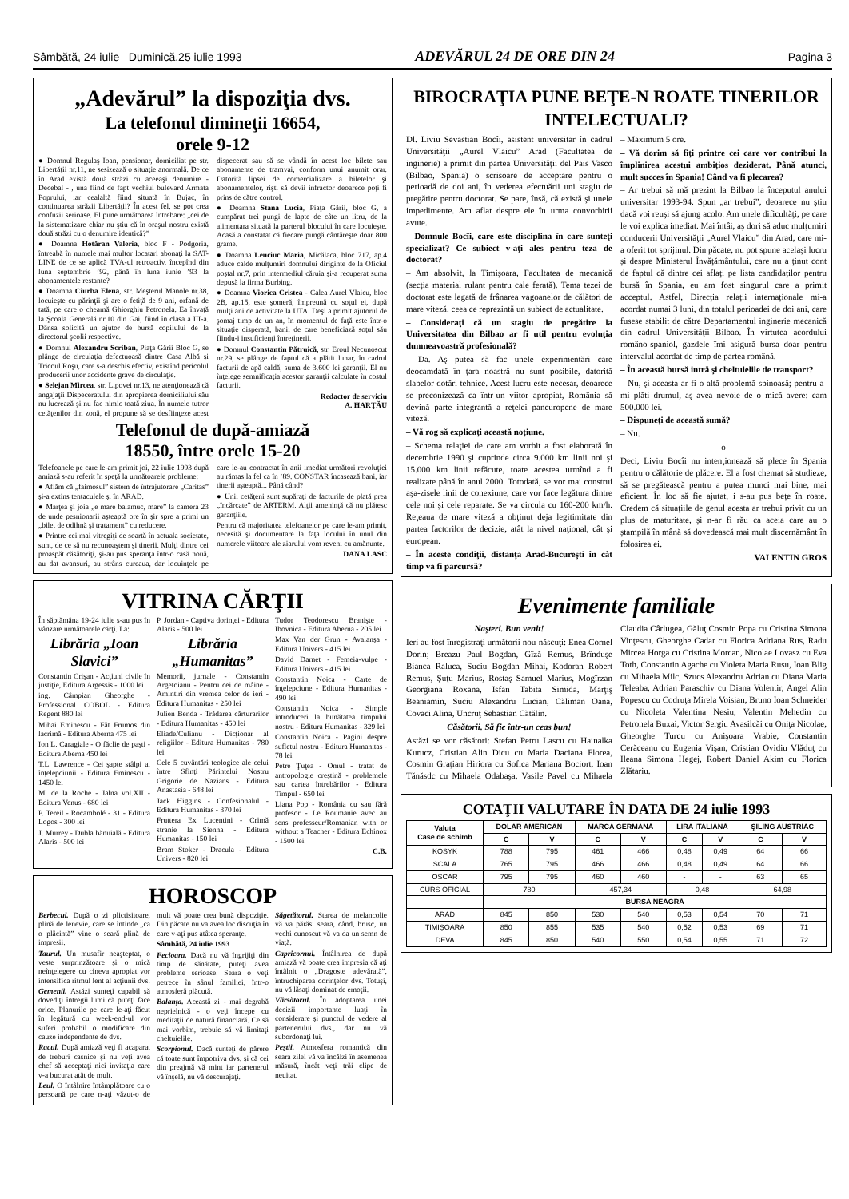Sâmbătă, 24 iulie –Duminică,25 iulie 1993 ADEVĂRUL 24 DE ORE DIN 24 Pagina 3
„Adevărul” la dispoziţia dvs.
La telefonul dimineţii 16654,
orele 9-12
● Domnul Regulaş Ioan, pensionar, domiciliat pe str. Libertăţii nr.11, ne sesizează o situaţie anormală. De ce în Arad există două străzi cu aceeaşi denumire - Decebal - , una fiind de fapt vechiul bulevard Armata Poprului, iar cealaltă fiind situată în Bujac, în continuarea străzii Libertăţii? În acest fel, se pot crea confuzii serioase. El pune următoarea întrebare: „cei de la sistematizare chiar nu ştiu că în oraşul nostru există două străzi cu o denumire identică?”
● Doamna Hotăran Valeria, bloc F - Podgoria, întreabă în numele mai multor locatari abonaţi la SAT-LINE de ce se aplică TVA-ul retroactiv, începînd din luna septembrie ’92, până în luna iunie ’93 la abonamentele restante?
● Doamna Ciurba Elena, str. Meşterul Manole nr.38, locuieşte cu părinţii şi are o fetiţă de 9 ani, orfană de tată, pe care o cheamă Ghiorghiu Petronela. Ea învaţă la Şcoala Generală nr.10 din Gai, fiind în clasa a III-a. Dânsa solicită un ajutor de bursă copilului de la directorul şcolii respective.
● Domnul Alexandru Scriban, Piaţa Gării Bloc G, se plânge de circulaţia defectuoasă dintre Casa Albă şi Tricoul Roşu, care s-a deschis efectiv, existînd pericolul producerii unor accidente grave de circulaţie.
● Selejan Mircea, str. Lipovei nr.13, ne atenţionează că angajaţii Dispeceratului din apropierea domiciliului său nu lucrează şi nu fac nimic toată ziua. În numele tutror cetăţenilor din zonă, el propune să se desfiinţeze acest dispecerat sau să se vândă în acest loc bilete sau abonamente de tramvai, conform unui anumit orar. Datorită lipsei de comercializare a biletelor şi abonamentelor, rişti să devii infractor deoarece poţi fi prins de către control.
● Doamna Stana Lucia, Piaţa Gării, bloc G, a cumpărat trei pungi de lapte de câte un litru, de la alimentara situată la parterul blocului în care locuieşte. Acasă a constatat că fiecare pungă cântăreşte doar 800 grame.
● Doamna Leuciuc Maria, Micălaca, bloc 717, ap.4 aduce calde mulţumiri domnului diriginte de la Oficiul poştal nr.7, prin intermediul căruia şi-a recuperat suma depusă la firma Burbing.
● Doamna Viorica Cristea - Calea Aurel Vlaicu, bloc 2B, ap.15, este şomeră, împreună cu soţul ei, după mulţi ani de activitate la UTA. Deşi a primit ajutorul de şomaj timp de un an, în momentul de faţă este într-o situaţie disperată, banii de care beneficiază soţul său fiindu-i insuficienţi întreţinerii.
● Domnul Constantin Pătruică, str. Eroul Necunoscut nr.29, se plânge de faptul că a plătit lunar, în cadrul facturii de apă caldă, suma de 3.600 lei garanţii. El nu înţelege semnificaţia acestor garanţii calculate în costul facturii.
Redactor de serviciu
A. HARŢĂU
Telefonul de după-amiază
18550, între orele 15-20
Telefoanele pe care le-am primit joi, 22 iulie 1993 după amiază s-au referit în speţă la următoarele probleme:
● Aflăm că „faimosul” sistem de întrajutorare „Caritas” şi-a extins tentaculele şi în ARAD.
● Marţea şi joia „e mare balamuc, mare” la camera 23 de unde pesnionarii aşteaptă ore în şir spre a primi un „bilet de odihnă şi tratament” cu reducere.
● Printre cei mai vitregiţi de soartă în actuala societate, sunt, de ce să nu recunoaştem şi tinerii. Mulţi dintre cei proaspăt căsătoriţi, şi-au pus speranţa într-o casă nouă, au dat avansuri, au strâns cureaua, dar locuinţele pe care le-au contractat în anii imediat următori revoluţiei au rămas la fel ca în ’89. CONSTAR încasează bani, iar tinerii aşteaptă... Până când?
● Unii cetăţeni sunt supăraţi de facturile de plată prea „încărcate” de ARTERM. Alţii ameninţă că nu plătesc garanţiile.
Pentru că majoritatea telefoanelor pe care le-am primit, necesită şi documentare la faţa locului în unul din numerele viitoare ale ziarului vom reveni cu amănunte.
DANA LASC
VITRINA CĂRŢII
În săptămâna 19-24 iulie s-au pus în vânzare următoarele cărţi. La:
Librăria „Ioan Slavici”
Constantin Crişan - Acţiuni civile în justiţie, Editura Argessis - 1000 lei
ing. Câmpian Gheorghe - Professional COBOL - Editura Regent 880 lei
Mihai Eminescu - Făt Frumos din lacrimă - Editura Aberna 475 lei
Ion L. Caragiale - O făclie de paşti - Editura Aberna 450 lei
T.L. Lawrence - Cei şapte stâlpi ai înţelepciunii - Editura Eminescu - 1450 lei
M. de la Roche - Jalna vol.XII - Editura Venus - 680 lei
P. Tereil - Rocambolé - 31 - Editura Logos - 300 lei
J. Murrey - Dubla bănuială - Editura Alaris - 500 lei
P. Jordan - Captiva dorinţei - Editura Alaris - 500 lei
Librăria „Humanitas”
Memorii, jurnale - Constantin Argetoianu - Pentru cei de mâine - Amintiri din vremea celor de ieri - Editura Humanitas - 250 lei
Julien Benda - Trădarea cărturarilor - Editura Humanitas - 450 lei
Eliade/Culianu - Dicţionar al religiilor - Editura Humanitas - 780 lei
Cele 5 cuvântări teologice ale celui între Sfinţi Părintelui Nostru Grigorie de Nazians - Editura Anastasia - 648 lei
Jack Higgins - Confesionalul - Editura Humanitas - 370 lei
Fruttera Ex Lucentini - Crimă stranie la Sienna - Editura Humanitas - 150 lei
Bram Stoker - Dracula - Editura Univers - 820 lei
Tudor Teodorescu Branişte - Ibovnica - Editura Aberna - 205 lei
Max Van der Grun - Avalanşa - Editura Univers - 415 lei
David Darnet - Femeia-vulpe - Editura Univers - 415 lei
Constantin Noica - Carte de înţelepciune - Editura Humanitas - 490 lei
Constantin Noica - Simple introduceri la bunătatea timpului nostru - Editura Humanitas - 329 lei
Constantin Noica - Pagini despre sufletul nostru - Editura Humanitas - 78 lei
Petre Ţuţea - Omul - tratat de antropologie creştină - problemele sau cartea întrebărilor - Editura Timpul - 650 lei
Liana Pop - România cu sau fără profesor - Le Roumanie avec au sens professeur/Romanian with or without a Teacher - Editura Echinox - 1500 lei
C.B.
HOROSCOP
Berbecul. După o zi plictisitoare, plină de lenevie, care se întinde „ca o plăcintă” vine o seară plină de impresii.
Taurul. Un musafir neaşteptat, o veste surprinzătoare şi o mică neînţelegere cu cineva apropiat vor intensifica ritmul lent al acţiunii dvs.
Gemenii. Astăzi sunteţi capabil să dovediţi întregii lumi că puteţi face orice. Planurile pe care le-aţi făcut în legătură cu week-end-ul vor suferi probabil o modificare din cauze independente de dvs.
Racul. După amiază veţi fi acaparat de treburi casnice şi nu veţi avea chef să acceptaţi nici invitaţia care v-a bucurat atât de mult.
Leul. O întâlnire întâmplătoare cu o persoană pe care n-aţi văzut-o de mult vă poate crea bună dispoziţie. Din păcate nu va avea loc discuţia în care v-aţi pus atâtea speranţe.
Sâmbătă, 24 iulie 1993
Fecioara. Dacă nu vă îngrijiţi din timp de sănătate, puteţi avea probleme serioase. Seara o veţi petrece în sânul familiei, într-o atmosferă plăcută.
Balanţa. Această zi - mai degrabă neprielnică - o veţi începe cu meditaţii de natură financiară. Ce să mai vorbim, trebuie să vă limitaţi cheltuielile.
Scorpionul. Dacă sunteţi de părere că toate sunt împotriva dvs. şi că cei din preajmă vă mint iar partenerul vă înşelă, nu vă descurajaţi.
Săgetătorul. Starea de melancolie vă va părăsi seara, când, brusc, un vechi cunoscut vă va da un semn de viaţă.
Capricornul. Întâlnirea de după amiază vă poate crea impresia că aţi întâlnit o „Dragoste adevărată”, întruchiparea dorinţelor dvs. Totuşi, nu vă lăsaţi dominat de emoţii.
Vărsătorul. În adoptarea unei decizii importante luaţi în considerare şi punctul de vedere al partenerului dvs., dar nu vă subordonaţi lui.
Peştii. Atmosfera romantică din seara zilei vă va încălzi în asemenea măsură, încât veţi trăi clipe de neuitat.
BIROCRAŢIA PUNE BEŢE-N ROATE TINERILOR INTELECTUALI?
Dl. Liviu Sevastian Bocîi, asistent universitar în cadrul Universităţii „Aurel Vlaicu” Arad (Facultatea de inginerie) a primit din partea Universităţii del Pais Vasco (Bilbao, Spania) o scrisoare de acceptare pentru o perioadă de doi ani, în vederea efectuării uni stagiu de pregătire pentru doctorat. Se pare, însă, că există şi unele impedimente. Am aflat despre ele în urma convorbirii avute.
– Domnule Bocîi, care este disciplina în care sunteţi specializat? Ce subiect v-aţi ales pentru teza de doctorat?
– Am absolvit, la Timişoara, Facultatea de mecanică (secţia material rulant pentru cale ferată). Tema tezei de doctorat este legată de frânarea vagoanelor de călători de mare viteză, ceea ce reprezintă un subiect de actualitate.
– Consideraţi că un stagiu de pregătire la Universitatea din Bilbao ar fi util pentru evoluţia dumneavoastră profesională?
– Da. Aş putea să fac unele experimentări care deocamdată în ţara noastră nu sunt posibile, datorită slabelor dotări tehnice. Acest lucru este necesar, deoarece se preconizează ca într-un viitor apropiat, România să devină parte integrantă a reţelei paneuropene de mare viteză.
– Vă rog să explicaţi această noţiune.
– Schema relaţiei de care am vorbit a fost elaborată în decembrie 1990 şi cuprinde circa 9.000 km linii noi şi 15.000 km linii refăcute, toate acestea urmînd a fi realizate până în anul 2000. Totodată, se vor mai construi aşa-zisele linii de conexiune, care vor face legătura dintre cele noi şi cele reparate. Se va circula cu 160-200 km/h. Reţeaua de mare viteză a obţinut deja legitimitate din partea factorilor de decizie, atât la nivel naţional, cât şi european.
– În aceste condiţii, distanţa Arad-Bucureşti în cât timp va fi parcursă?
– Maximum 5 ore.
– Vă dorim să fiţi printre cei care vor contribui la împlinirea acestui ambiţios deziderat. Până atunci, mult succes în Spania! Când va fi plecarea?
– Ar trebui să mă prezint la Bilbao la începutul anului universitar 1993-94. Spun „ar trebui”, deoarece nu ştiu dacă voi reuşi să ajung acolo. Am unele dificultăţi, pe care le voi explica imediat. Mai întâi, aş dori să aduc mulţumiri conducerii Universităţii „Aurel Vlaicu” din Arad, care mi-a oferit tot sprijinul. Din păcate, nu pot spune acelaşi lucru şi despre Ministerul Învăţământului, care nu a ţinut cont de faptul că dintre cei aflaţi pe lista candidaţilor pentru bursă în Spania, eu am fost singurul care a primit acceptul. Astfel, Direcţia relaţii internaţionale mi-a acordat numai 3 luni, din totalul perioadei de doi ani, care fusese stabilit de către Departamentul inginerie mecanică din cadrul Universităţii Bilbao. În virtutea acordului româno-spaniol, gazdele îmi asigură bursa doar pentru intervalul acordat de timp de partea română.
– În această bursă intră şi cheltuielile de transport?
– Nu, şi aceasta ar fi o altă problemă spinoasă; pentru a-mi plăti drumul, aş avea nevoie de o mică avere: cam 500.000 lei.
– Dispuneţi de această sumă?
– Nu.
o
Deci, Liviu Bocîi nu intenţionează să plece în Spania pentru o călătorie de plăcere. El a fost chemat să studieze, să se pregătească pentru a putea munci mai bine, mai eficient. În loc să fie ajutat, i s-au pus beţe în roate. Credem că situaţiile de genul acesta ar trebui privit cu un plus de maturitate, şi n-ar fi rău ca aceia care au o ştampilă în mână să dovedească mai mult discernământ în folosirea ei.
VALENTIN GROS
Evenimente familiale
Naşteri. Bun venit!
Ieri au fost înregistraţi următorii nou-născuţi: Enea Cornel Dorin; Breazu Paul Bogdan, Gîză Remus, Brînduşe Bianca Raluca, Suciu Bogdan Mihai, Kodoran Robert Remus, Şuţu Marius, Rostaş Samuel Marius, Mogîrzan Georgiana Roxana, Isfan Tabita Simida, Marţiş Beaniamin, Suciu Alexandru Lucian, Căliman Oana, Covaci Alina, Uncruţ Sebastian Cătălin.
Căsătorii. Să fie într-un ceas bun!
Astăzi se vor căsători: Stefan Petru Lascu cu Hainalka Kurucz, Cristian Alin Dicu cu Maria Daciana Florea, Cosmin Graţian Hiriora cu Sofica Mariana Bociort, Ioan Tănăsdc cu Mihaela Odabaşa, Vasile Pavel cu Mihaela Claudia Cârlugea, Găluţ Cosmin Popa cu Cristina Simona Vinţescu, Gheorghe Cadar cu Florica Adriana Rus, Radu Mircea Horga cu Cristina Morcan, Nicolae Lovasz cu Eva Toth, Constantin Agache cu Violeta Maria Rusu, Ioan Blig cu Mihaela Milc, Szucs Alexandru Adrian cu Diana Maria Teleaba, Adrian Paraschiv cu Diana Volentir, Angel Alin Popescu cu Codruţa Mirela Voisian, Bruno Ioan Schneider cu Nicoleta Valentina Nesiu, Valentin Mehedin cu Petronela Buxai, Victor Sergiu Avasilcăi cu Oniţa Nicolae, Gheorghe Turcu cu Anişoara Vrabie, Constantin Cerăceanu cu Eugenia Vişan, Cristian Ovidiu Vlăduţ cu Ileana Simona Hegej, Robert Daniel Akim cu Florica Zlătariu.
COTAŢII VALUTARE ÎN DATA DE 24 iulie 1993
| Valuta Case de schimb | DOLAR AMERICAN | | MARCA GERMANĂ | | LIRA ITALIANĂ | | ŞILING AUSTRIAC | |
| --- | --- | --- | --- | --- | --- | --- | --- | --- |
| | C | V | C | V | C | V | C | V |
| KOSYK | 788 | 795 | 461 | 466 | 0,48 | 0,49 | 64 | 66 |
| SCALA | 765 | 795 | 466 | 466 | 0,48 | 0,49 | 64 | 66 |
| OSCAR | 795 | 795 | 460 | 460 | - | - | 63 | 65 |
| CURS OFICIAL | 780 | | 457,34 | | 0,48 | | 64,98 | |
| | BURSA NEAGRĂ | | | | | | | |
| ARAD | 845 | 850 | 530 | 540 | 0,53 | 0,54 | 70 | 71 |
| TIMIŞOARA | 850 | 855 | 535 | 540 | 0,52 | 0,53 | 69 | 71 |
| DEVA | 845 | 850 | 540 | 550 | 0,54 | 0,55 | 71 | 72 |